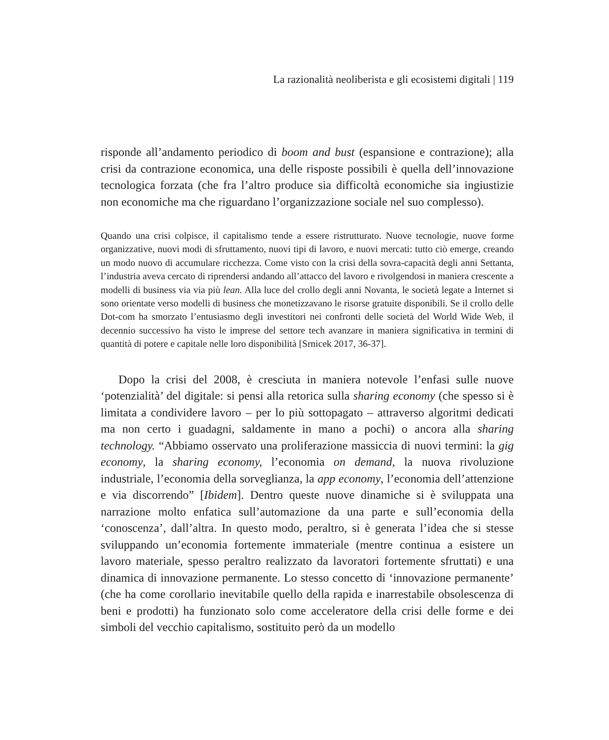La razionalità neoliberista e gli ecosistemi digitali | 119
risponde all’andamento periodico di boom and bust (espansione e contrazione); alla crisi da contrazione economica, una delle risposte possibili è quella dell’innovazione tecnologica forzata (che fra l’altro produce sia difficoltà economiche sia ingiustizie non economiche ma che riguardano l’organizzazione sociale nel suo complesso).
Quando una crisi colpisce, il capitalismo tende a essere ristrutturato. Nuove tecnologie, nuove forme organizzative, nuovi modi di sfruttamento, nuovi tipi di lavoro, e nuovi mercati: tutto ciò emerge, creando un modo nuovo di accumulare ricchezza. Come visto con la crisi della sovra-capacità degli anni Settanta, l’industria aveva cercato di riprendersi andando all’attacco del lavoro e rivolgendosi in maniera crescente a modelli di business via via più lean. Alla luce del crollo degli anni Novanta, le società legate a Internet si sono orientate verso modelli di business che monetizzavano le risorse gratuite disponibili. Se il crollo delle Dot-com ha smorzato l’entusiasmo degli investitori nei confronti delle società del World Wide Web, il decennio successivo ha visto le imprese del settore tech avanzare in maniera significativa in termini di quantità di potere e capitale nelle loro disponibilità [Srnicek 2017, 36-37].
Dopo la crisi del 2008, è cresciuta in maniera notevole l’enfasi sulle nuove ‘potenzialità’ del digitale: si pensi alla retorica sulla sharing economy (che spesso si è limitata a condividere lavoro – per lo più sottopagato – attraverso algoritmi dedicati ma non certo i guadagni, saldamente in mano a pochi) o ancora alla sharing technology. “Abbiamo osservato una proliferazione massiccia di nuovi termini: la gig economy, la sharing economy, l’economia on demand, la nuova rivoluzione industriale, l’economia della sorveglianza, la app economy, l’economia dell’attenzione e via discorrendo” [Ibidem]. Dentro queste nuove dinamiche si è sviluppata una narrazione molto enfatica sull’automazione da una parte e sull’economia della ‘conoscenza’, dall’altra. In questo modo, peraltro, si è generata l’idea che si stesse sviluppando un’economia fortemente immateriale (mentre continua a esistere un lavoro materiale, spesso peraltro realizzato da lavoratori fortemente sfruttati) e una dinamica di innovazione permanente. Lo stesso concetto di ‘innovazione permanente’ (che ha come corollario inevitabile quello della rapida e inarrestabile obsolescenza di beni e prodotti) ha funzionato solo come acceleratore della crisi delle forme e dei simboli del vecchio capitalismo, sostituito però da un modello